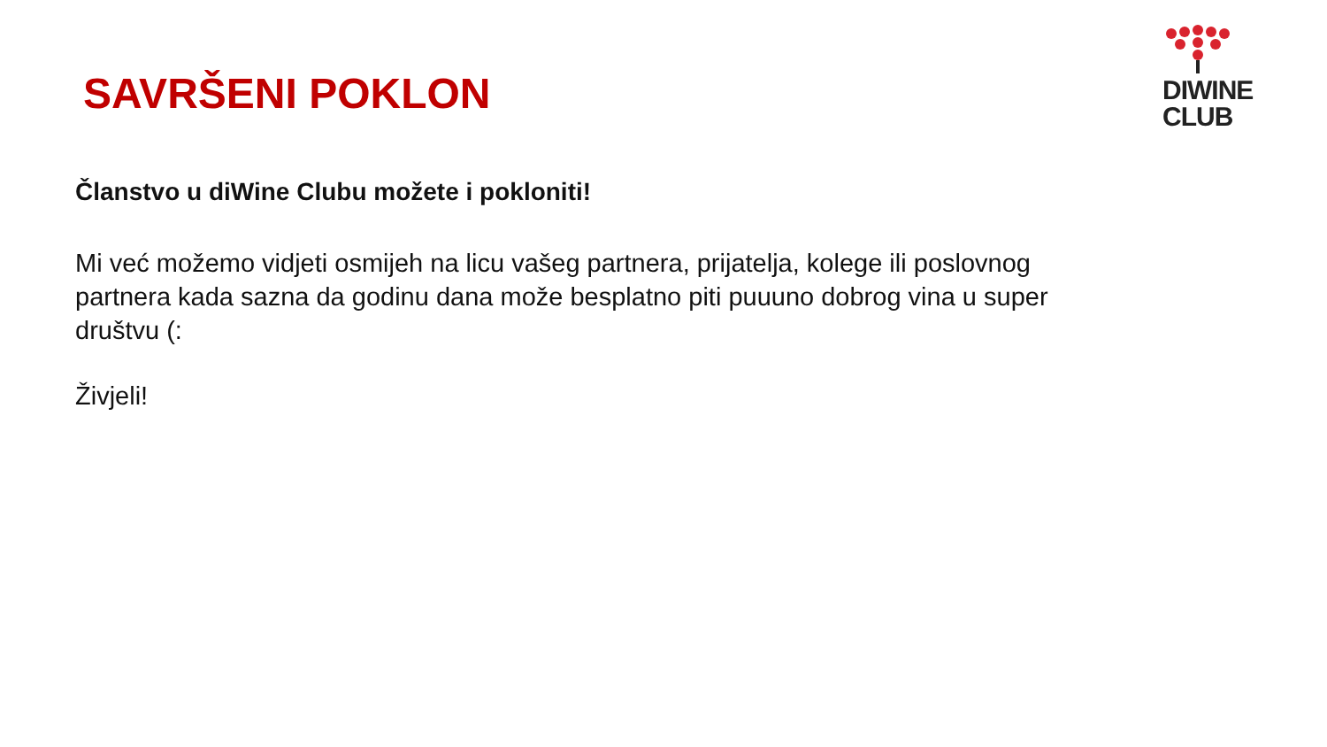DIWINE
CLUB
SAVRŠENI POKLON
Članstvo u diWine Clubu možete i pokloniti!
Mi već možemo vidjeti osmijeh na licu vašeg partnera, prijatelja, kolege ili poslovnog partnera kada sazna da godinu dana može besplatno piti puuuno dobrog vina u super društvu (:
Živjeli!